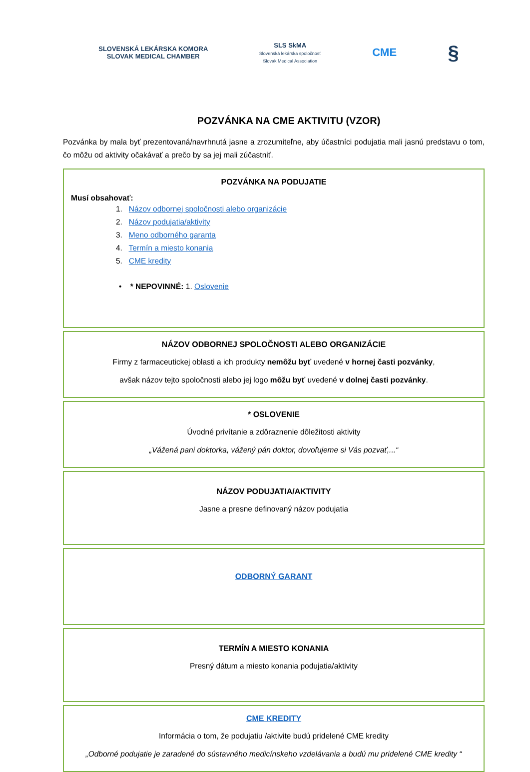SLOVENSKÁ LEKÁRSKA KOMORA
SLOVAK MEDICAL CHAMBER
SLS SkMA
Slovenská lekárska spoločnosť
Slovak Medical Association
CME
§
POZVÁNKA NA CME AKTIVITU (VZOR)
Pozvánka by mala byť prezentovaná/navrhnutá jasne a zrozumiteľne, aby účastníci podujatia mali jasnú predstavu o tom, čo môžu od aktivity očakávať a prečo by sa jej mali zúčastniť.
POZVÁNKA NA PODUJATIE
Musí obsahovať:
1. Názov odbornej spoločnosti alebo organizácie
2. Názov podujatia/aktivity
3. Meno odborného garanta
4. Termín a miesto konania
5. CME kredity
• * NEPOVINNÉ: 1. Oslovenie
NÁZOV ODBORNEJ SPOLOČNOSTI ALEBO ORGANIZÁCIE
Firmy z farmaceutickej oblasti a ich produkty nemôžu byť uvedené v hornej časti pozvánky,
avšak názov tejto spoločnosti alebo jej logo môžu byť uvedené v dolnej časti pozvánky.
* OSLOVENIE
Úvodné privítanie a zdôraznenie dôležitosti aktivity
„Vážená pani doktorka, vážený pán doktor, dovoľujeme si Vás pozvať,...“
NÁZOV PODUJATIA/AKTIVITY
Jasne a presne definovaný názov podujatia
ODBORNÝ GARANT
TERMÍN A MIESTO KONANIA
Presný dátum a miesto konania podujatia/aktivity
CME KREDITY
Informácia o tom, že podujatiu /aktivite budú pridelené CME kredity
„Odborné podujatie je zaradené do sústavného medicínskeho vzdelávania a budú mu pridelené CME kredity “